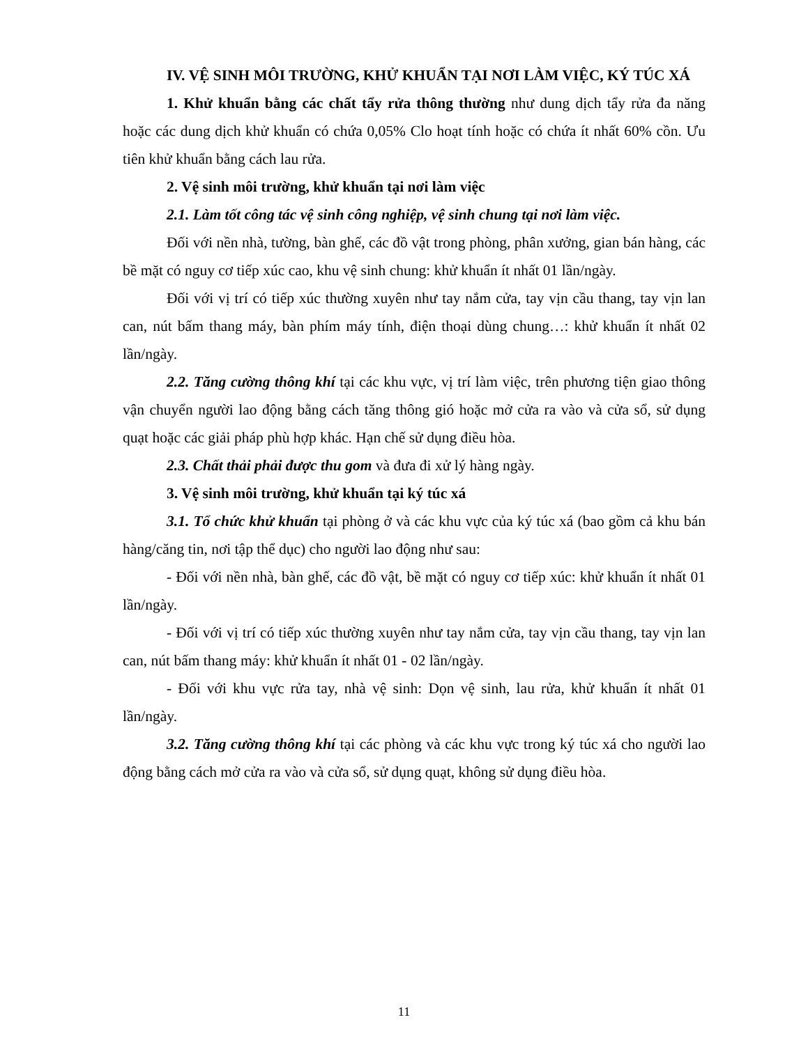IV. VỆ SINH MÔI TRƯỜNG, KHỬ KHUẨN TẠI NƠI LÀM VIỆC, KÝ TÚC XÁ
1. Khử khuẩn bằng các chất tẩy rửa thông thường như dung dịch tẩy rửa đa năng hoặc các dung dịch khử khuẩn có chứa 0,05% Clo hoạt tính hoặc có chứa ít nhất 60% cồn. Ưu tiên khử khuẩn bằng cách lau rửa.
2. Vệ sinh môi trường, khử khuẩn tại nơi làm việc
2.1. Làm tốt công tác vệ sinh công nghiệp, vệ sinh chung tại nơi làm việc.
Đối với nền nhà, tường, bàn ghế, các đồ vật trong phòng, phân xưởng, gian bán hàng, các bề mặt có nguy cơ tiếp xúc cao, khu vệ sinh chung: khử khuẩn ít nhất 01 lần/ngày.
Đối với vị trí có tiếp xúc thường xuyên như tay nắm cửa, tay vịn cầu thang, tay vịn lan can, nút bấm thang máy, bàn phím máy tính, điện thoại dùng chung…: khử khuẩn ít nhất 02 lần/ngày.
2.2. Tăng cường thông khí tại các khu vực, vị trí làm việc, trên phương tiện giao thông vận chuyển người lao động bằng cách tăng thông gió hoặc mở cửa ra vào và cửa sổ, sử dụng quạt hoặc các giải pháp phù hợp khác. Hạn chế sử dụng điều hòa.
2.3. Chất thải phải được thu gom và đưa đi xử lý hàng ngày.
3. Vệ sinh môi trường, khử khuẩn tại ký túc xá
3.1. Tổ chức khử khuẩn tại phòng ở và các khu vực của ký túc xá (bao gồm cả khu bán hàng/căng tin, nơi tập thể dục) cho người lao động như sau:
- Đối với nền nhà, bàn ghế, các đồ vật, bề mặt có nguy cơ tiếp xúc: khử khuẩn ít nhất 01 lần/ngày.
- Đối với vị trí có tiếp xúc thường xuyên như tay nắm cửa, tay vịn cầu thang, tay vịn lan can, nút bấm thang máy: khử khuẩn ít nhất 01 - 02 lần/ngày.
- Đối với khu vực rửa tay, nhà vệ sinh: Dọn vệ sinh, lau rửa, khử khuẩn ít nhất 01 lần/ngày.
3.2. Tăng cường thông khí tại các phòng và các khu vực trong ký túc xá cho người lao động bằng cách mở cửa ra vào và cửa sổ, sử dụng quạt, không sử dụng điều hòa.
11